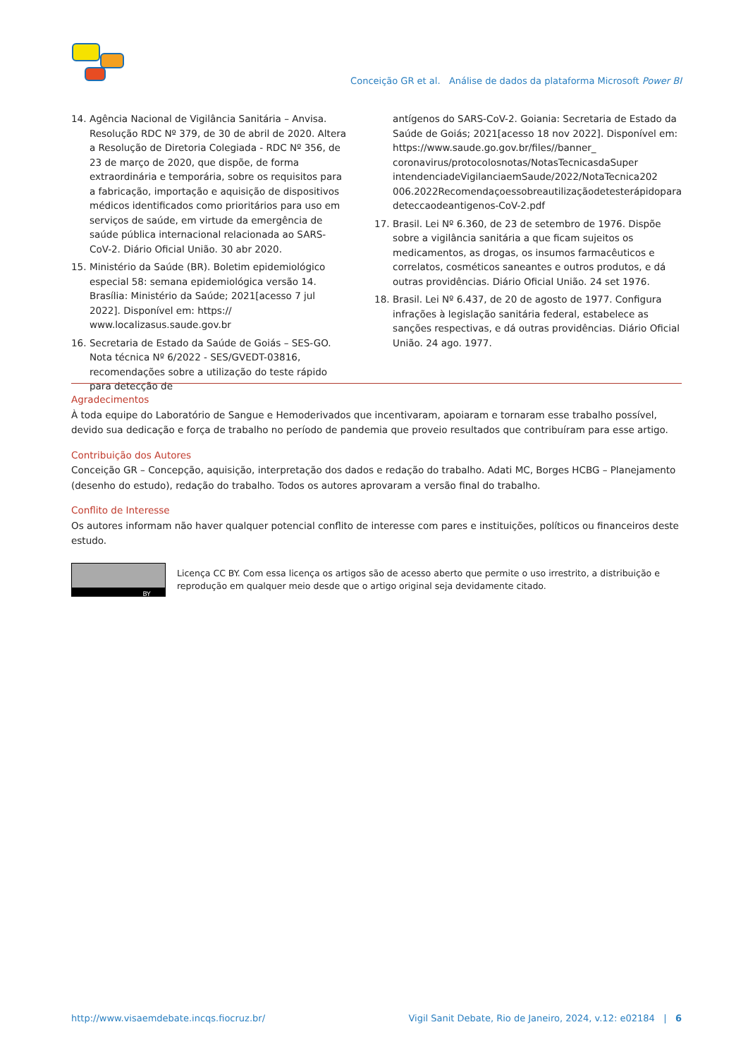Conceição GR et al. Análise de dados da plataforma Microsoft Power BI
14. Agência Nacional de Vigilância Sanitária – Anvisa. Resolução RDC Nº 379, de 30 de abril de 2020. Altera a Resolução de Diretoria Colegiada - RDC Nº 356, de 23 de março de 2020, que dispõe, de forma extraordinária e temporária, sobre os requisitos para a fabricação, importação e aquisição de dispositivos médicos identificados como prioritários para uso em serviços de saúde, em virtude da emergência de saúde pública internacional relacionada ao SARS-CoV-2. Diário Oficial União. 30 abr 2020.
15. Ministério da Saúde (BR). Boletim epidemiológico especial 58: semana epidemiológica versão 14. Brasília: Ministério da Saúde; 2021[acesso 7 jul 2022]. Disponível em: https:// www.localizasus.saude.gov.br
16. Secretaria de Estado da Saúde de Goiás – SES-GO. Nota técnica Nº 6/2022 - SES/GVEDT-03816, recomendações sobre a utilização do teste rápido para detecção de
antígenos do SARS-CoV-2. Goiania: Secretaria de Estado da Saúde de Goiás; 2021[acesso 18 nov 2022]. Disponível em: https://www.saude.go.gov.br/files//banner_ coronavirus/protocolosnotas/NotasTecnicasdaSuper intendenciadeVigilanciaemSaude/2022/NotaTecnica202 006.2022Recomendaçoessobreautilizaçãodetesterápidopara deteccaodeantigenos-CoV-2.pdf
17. Brasil. Lei Nº 6.360, de 23 de setembro de 1976. Dispõe sobre a vigilância sanitária a que ficam sujeitos os medicamentos, as drogas, os insumos farmacêuticos e correlatos, cosméticos saneantes e outros produtos, e dá outras providências. Diário Oficial União. 24 set 1976.
18. Brasil. Lei Nº 6.437, de 20 de agosto de 1977. Configura infrações à legislação sanitária federal, estabelece as sanções respectivas, e dá outras providências. Diário Oficial União. 24 ago. 1977.
Agradecimentos
À toda equipe do Laboratório de Sangue e Hemoderivados que incentivaram, apoiaram e tornaram esse trabalho possível, devido sua dedicação e força de trabalho no período de pandemia que proveio resultados que contribuíram para esse artigo.
Contribuição dos Autores
Conceição GR – Concepção, aquisição, interpretação dos dados e redação do trabalho. Adati MC, Borges HCBG – Planejamento (desenho do estudo), redação do trabalho. Todos os autores aprovaram a versão final do trabalho.
Conflito de Interesse
Os autores informam não haver qualquer potencial conflito de interesse com pares e instituições, políticos ou financeiros deste estudo.
BY
Licença CC BY. Com essa licença os artigos são de acesso aberto que permite o uso irrestrito, a distribuição e reprodução em qualquer meio desde que o artigo original seja devidamente citado.
http://www.visaemdebate.incqs.fiocruz.br/ Vigil Sanit Debate, Rio de Janeiro, 2024, v.12: e02184 | 6